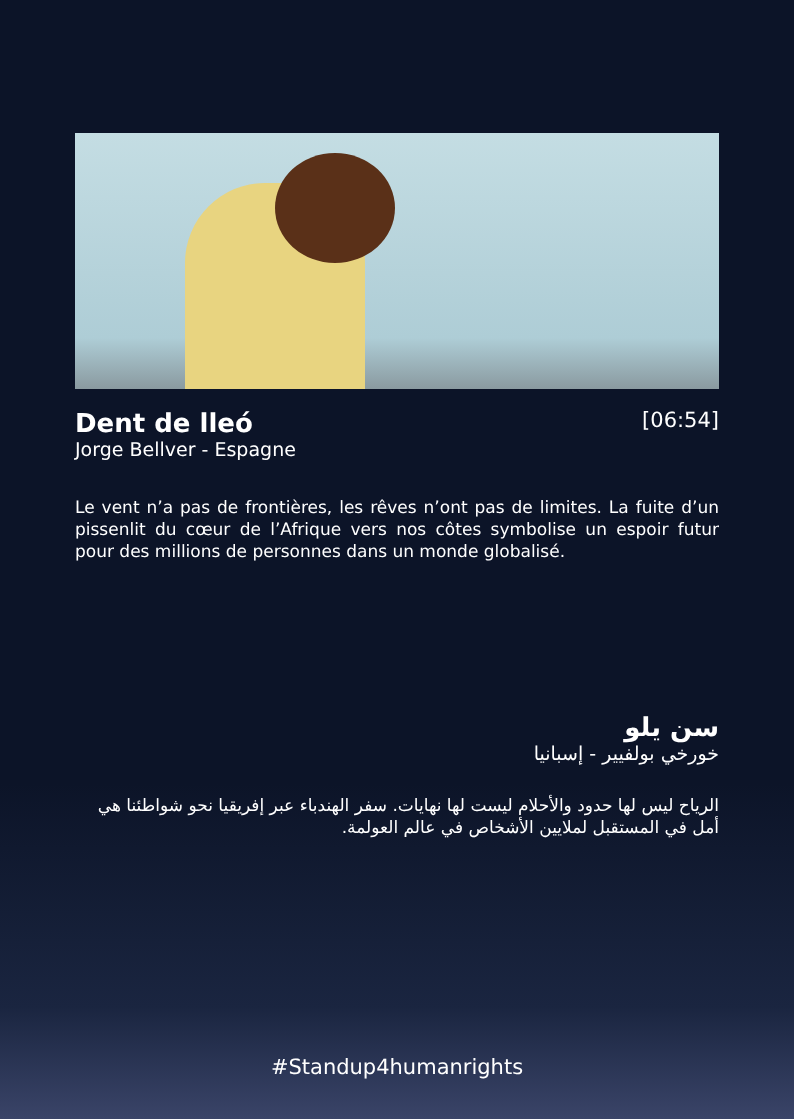Dent de lleó
[06:54]
Jorge Bellver - Espagne
Le vent n’a pas de frontières, les rêves n’ont pas de limites. La fuite d’un pissenlit du cœur de l’Afrique vers nos côtes symbolise un espoir futur pour des millions de personnes dans un monde globalisé.
سن يلو
خورخي بولفيير - إسبانيا
الرياح ليس لها حدود والأحلام ليست لها نهايات. سفر الهندباء عبر إفريقيا نحو شواطئنا هي أمل في المستقبل لملايين الأشخاص في عالم العولمة.
#Standup4humanrights